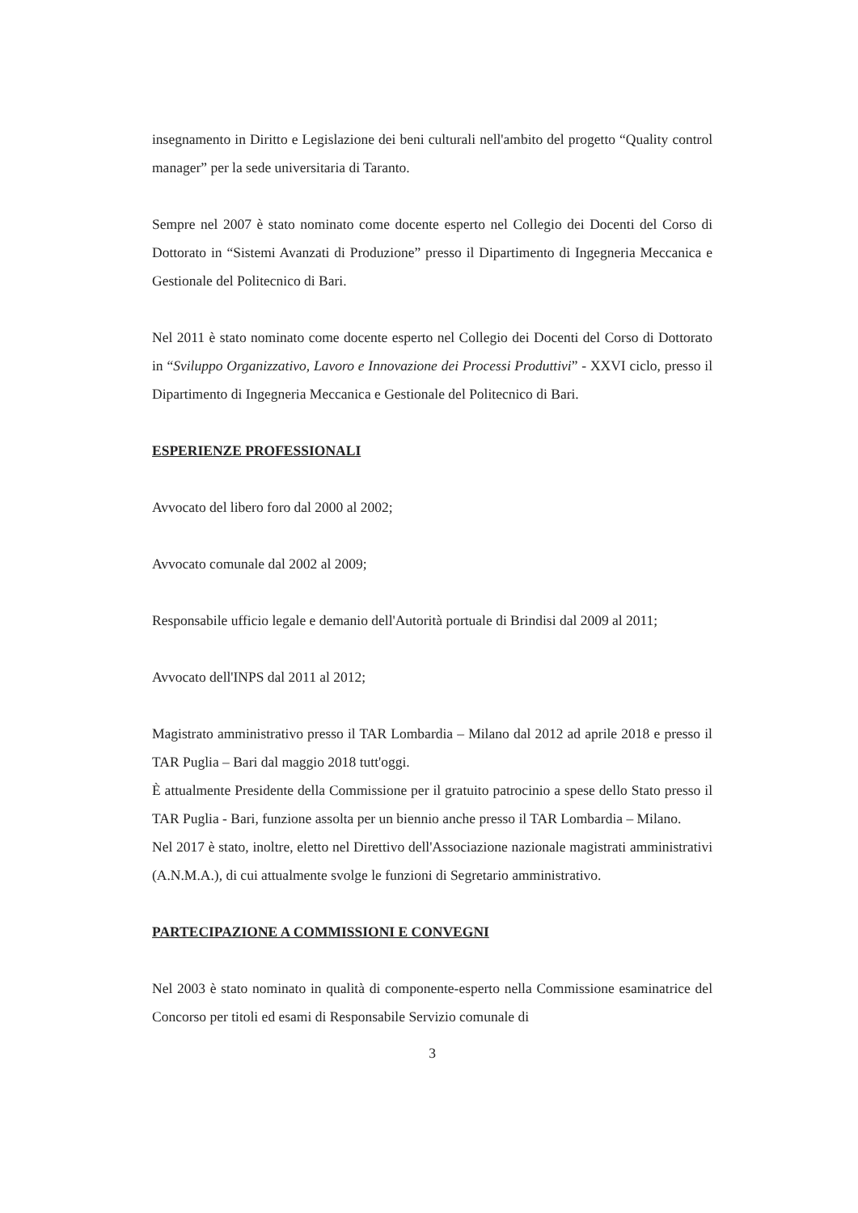insegnamento in Diritto e Legislazione dei beni culturali nell'ambito del progetto “Quality control manager” per la sede universitaria di Taranto.
Sempre nel 2007 è stato nominato come docente esperto nel Collegio dei Docenti del Corso di Dottorato in “Sistemi Avanzati di Produzione” presso il Dipartimento di Ingegneria Meccanica e Gestionale del Politecnico di Bari.
Nel 2011 è stato nominato come docente esperto nel Collegio dei Docenti del Corso di Dottorato in “Sviluppo Organizzativo, Lavoro e Innovazione dei Processi Produttivi” - XXVI ciclo, presso il Dipartimento di Ingegneria Meccanica e Gestionale del Politecnico di Bari.
ESPERIENZE PROFESSIONALI
Avvocato del libero foro dal 2000 al 2002;
Avvocato comunale dal 2002 al 2009;
Responsabile ufficio legale e demanio dell'Autorità portuale di Brindisi dal 2009 al 2011;
Avvocato dell'INPS dal 2011 al 2012;
Magistrato amministrativo presso il TAR Lombardia – Milano dal 2012 ad aprile 2018 e presso il TAR Puglia – Bari dal maggio 2018 tutt'oggi.
È attualmente Presidente della Commissione per il gratuito patrocinio a spese dello Stato presso il TAR Puglia - Bari, funzione assolta per un biennio anche presso il TAR Lombardia – Milano.
Nel 2017 è stato, inoltre, eletto nel Direttivo dell'Associazione nazionale magistrati amministrativi (A.N.M.A.), di cui attualmente svolge le funzioni di Segretario amministrativo.
PARTECIPAZIONE A COMMISSIONI E CONVEGNI
Nel 2003 è stato nominato in qualità di componente-esperto nella Commissione esaminatrice del Concorso per titoli ed esami di Responsabile Servizio comunale di
3